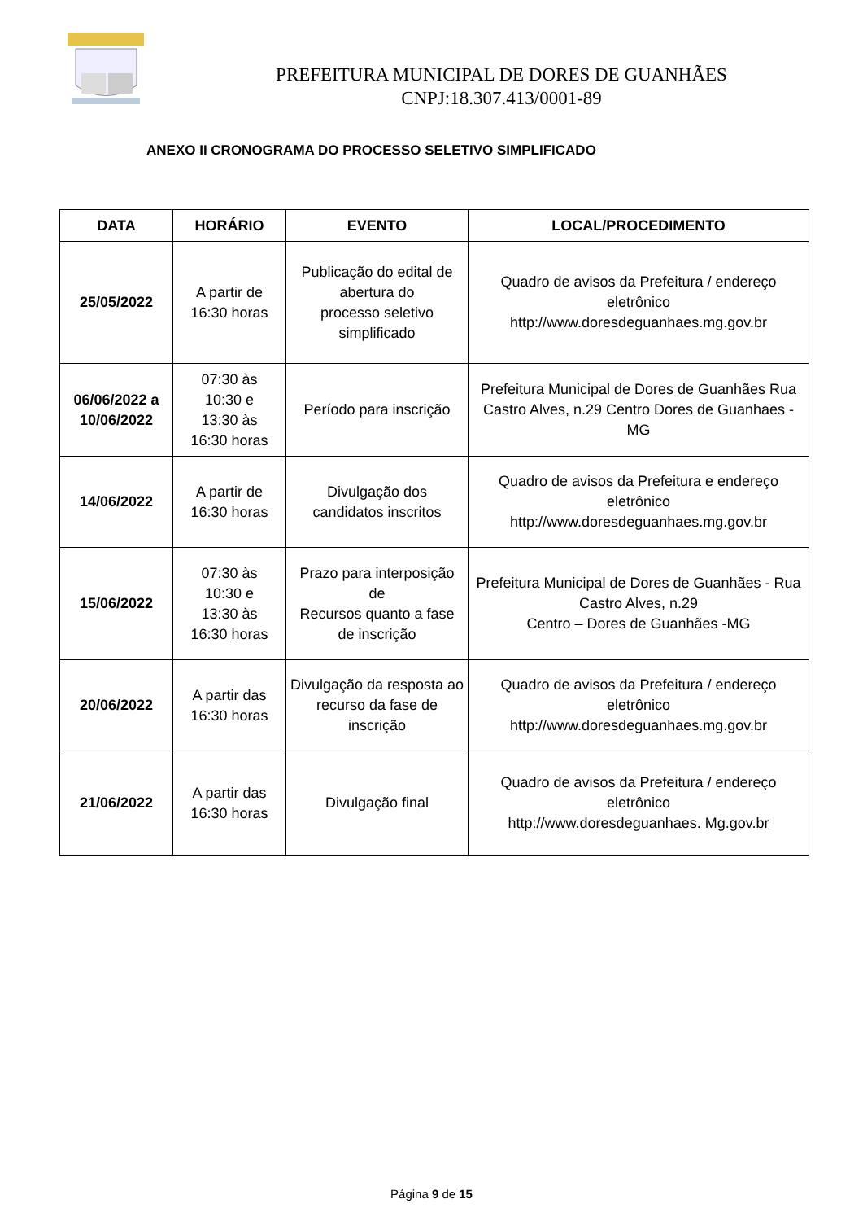PREFEITURA MUNICIPAL DE DORES DE GUANHÃES
CNPJ:18.307.413/0001-89
ANEXO II CRONOGRAMA DO PROCESSO SELETIVO SIMPLIFICADO
| DATA | HORÁRIO | EVENTO | LOCAL/PROCEDIMENTO |
| --- | --- | --- | --- |
| 25/05/2022 | A partir de 16:30 horas | Publicação do edital de abertura do processo seletivo simplificado | Quadro de avisos da Prefeitura / endereço eletrônico http://www.doresdeguanhaes.mg.gov.br |
| 06/06/2022 a 10/06/2022 | 07:30 às 10:30 e 13:30 às 16:30 horas | Período para inscrição | Prefeitura Municipal de Dores de Guanhães Rua Castro Alves, n.29 Centro Dores de Guanhaes -MG |
| 14/06/2022 | A partir de 16:30 horas | Divulgação dos candidatos inscritos | Quadro de avisos da Prefeitura e endereço eletrônico http://www.doresdeguanhaes.mg.gov.br |
| 15/06/2022 | 07:30 às 10:30 e 13:30 às 16:30 horas | Prazo para interposição de Recursos quanto a fase de inscrição | Prefeitura Municipal de Dores de Guanhães - Rua Castro Alves, n.29 Centro – Dores de Guanhães -MG |
| 20/06/2022 | A partir das 16:30 horas | Divulgação da resposta ao recurso da fase de inscrição | Quadro de avisos da Prefeitura / endereço eletrônico http://www.doresdeguanhaes.mg.gov.br |
| 21/06/2022 | A partir das 16:30 horas | Divulgação final | Quadro de avisos da Prefeitura / endereço eletrônico http://www.doresdeguanhaes. Mg.gov.br |
Página 9 de 15